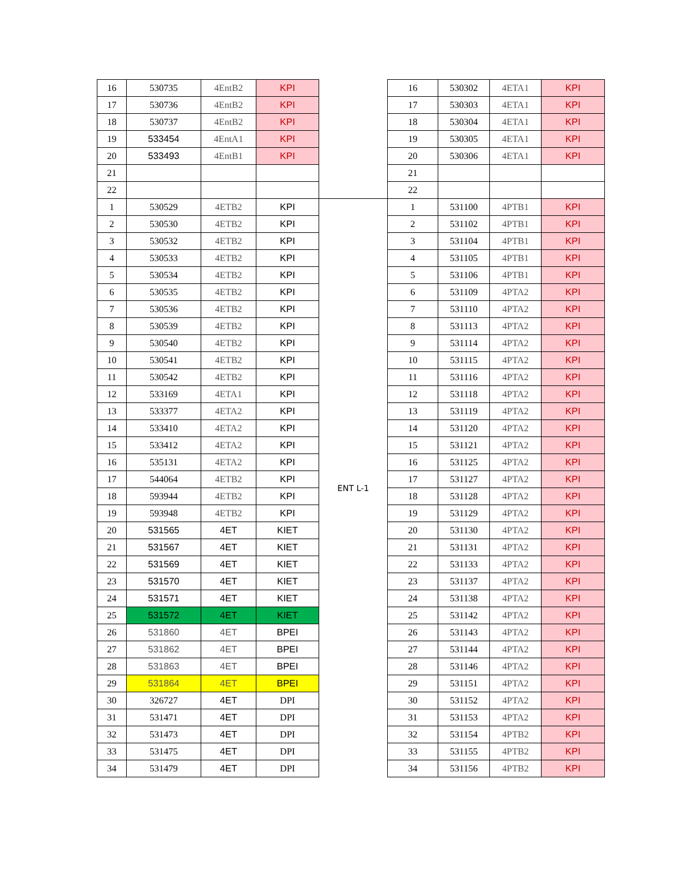| 16 | 530735 | 4EntB2 | KPI | | 16 | 530302 | 4ETA1 | KPI |
| 17 | 530736 | 4EntB2 | KPI | | 17 | 530303 | 4ETA1 | KPI |
| 18 | 530737 | 4EntB2 | KPI | | 18 | 530304 | 4ETA1 | KPI |
| 19 | 533454 | 4EntA1 | KPI | | 19 | 530305 | 4ETA1 | KPI |
| 20 | 533493 | 4EntB1 | KPI | | 20 | 530306 | 4ETA1 | KPI |
| 21 | | | | | 21 | | | |
| 22 | | | | | 22 | | | |
| 1 | 530529 | 4ETB2 | KPI | ENT L-1 | 1 | 531100 | 4PTB1 | KPI |
| 2 | 530530 | 4ETB2 | KPI | | 2 | 531102 | 4PTB1 | KPI |
| 3 | 530532 | 4ETB2 | KPI | | 3 | 531104 | 4PTB1 | KPI |
| 4 | 530533 | 4ETB2 | KPI | | 4 | 531105 | 4PTB1 | KPI |
| 5 | 530534 | 4ETB2 | KPI | | 5 | 531106 | 4PTB1 | KPI |
| 6 | 530535 | 4ETB2 | KPI | | 6 | 531109 | 4PTA2 | KPI |
| 7 | 530536 | 4ETB2 | KPI | | 7 | 531110 | 4PTA2 | KPI |
| 8 | 530539 | 4ETB2 | KPI | | 8 | 531113 | 4PTA2 | KPI |
| 9 | 530540 | 4ETB2 | KPI | | 9 | 531114 | 4PTA2 | KPI |
| 10 | 530541 | 4ETB2 | KPI | | 10 | 531115 | 4PTA2 | KPI |
| 11 | 530542 | 4ETB2 | KPI | | 11 | 531116 | 4PTA2 | KPI |
| 12 | 533169 | 4ETA1 | KPI | | 12 | 531118 | 4PTA2 | KPI |
| 13 | 533377 | 4ETA2 | KPI | | 13 | 531119 | 4PTA2 | KPI |
| 14 | 533410 | 4ETA2 | KPI | | 14 | 531120 | 4PTA2 | KPI |
| 15 | 533412 | 4ETA2 | KPI | | 15 | 531121 | 4PTA2 | KPI |
| 16 | 535131 | 4ETA2 | KPI | | 16 | 531125 | 4PTA2 | KPI |
| 17 | 544064 | 4ETB2 | KPI | | 17 | 531127 | 4PTA2 | KPI |
| 18 | 593944 | 4ETB2 | KPI | | 18 | 531128 | 4PTA2 | KPI |
| 19 | 593948 | 4ETB2 | KPI | | 19 | 531129 | 4PTA2 | KPI |
| 20 | 531565 | 4ET | KIET | | 20 | 531130 | 4PTA2 | KPI |
| 21 | 531567 | 4ET | KIET | | 21 | 531131 | 4PTA2 | KPI |
| 22 | 531569 | 4ET | KIET | | 22 | 531133 | 4PTA2 | KPI |
| 23 | 531570 | 4ET | KIET | | 23 | 531137 | 4PTA2 | KPI |
| 24 | 531571 | 4ET | KIET | | 24 | 531138 | 4PTA2 | KPI |
| 25 | 531572 | 4ET | KIET | | 25 | 531142 | 4PTA2 | KPI |
| 26 | 531860 | 4ET | BPEI | | 26 | 531143 | 4PTA2 | KPI |
| 27 | 531862 | 4ET | BPEI | | 27 | 531144 | 4PTA2 | KPI |
| 28 | 531863 | 4ET | BPEI | | 28 | 531146 | 4PTA2 | KPI |
| 29 | 531864 | 4ET | BPEI | | 29 | 531151 | 4PTA2 | KPI |
| 30 | 326727 | 4ET | DPI | | 30 | 531152 | 4PTA2 | KPI |
| 31 | 531471 | 4ET | DPI | | 31 | 531153 | 4PTA2 | KPI |
| 32 | 531473 | 4ET | DPI | | 32 | 531154 | 4PTB2 | KPI |
| 33 | 531475 | 4ET | DPI | | 33 | 531155 | 4PTB2 | KPI |
| 34 | 531479 | 4ET | DPI | | 34 | 531156 | 4PTB2 | KPI |